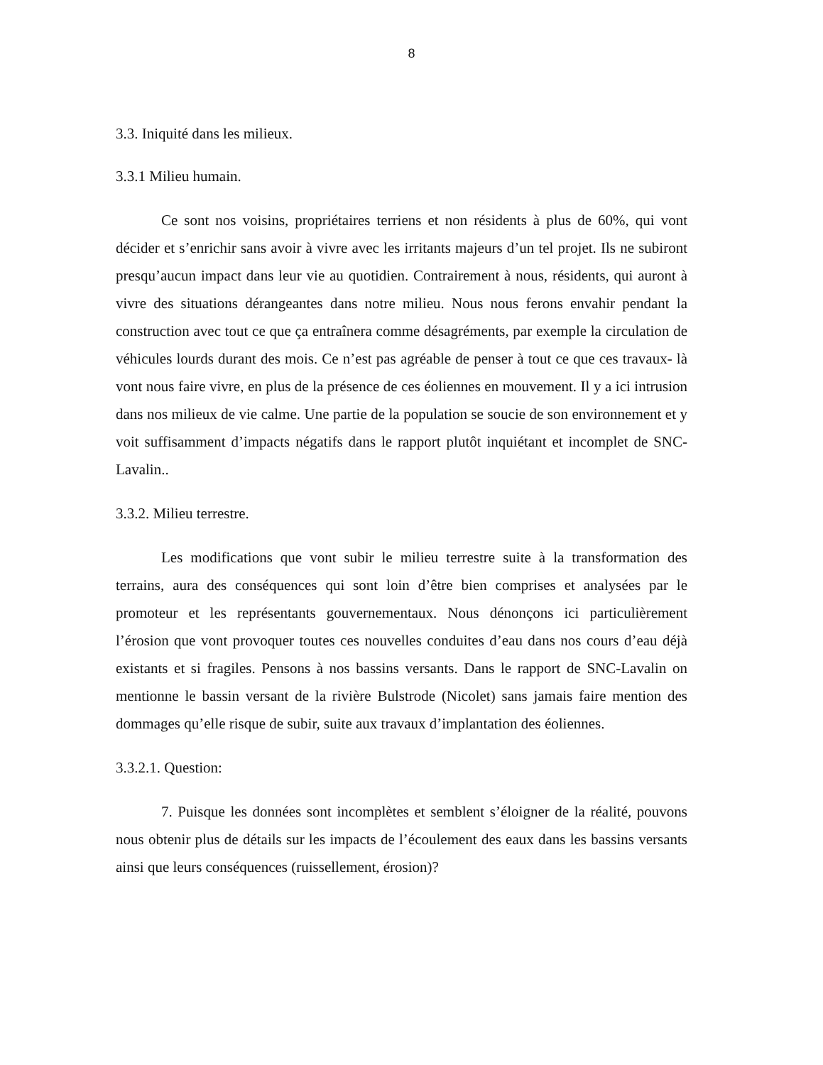8
3.3. Iniquité dans les milieux.
3.3.1 Milieu humain.
Ce sont nos voisins, propriétaires terriens et non résidents à plus de 60%, qui vont décider et s’enrichir sans avoir à vivre avec les irritants majeurs d’un tel projet. Ils ne subiront presqu’aucun impact dans leur vie au quotidien. Contrairement à nous, résidents, qui auront à vivre des situations dérangeantes dans notre milieu. Nous nous ferons envahir pendant la construction avec tout ce que ça entraînera comme désagréments, par exemple la circulation de véhicules lourds durant des mois. Ce n’est pas agréable de penser à tout ce que ces travaux- là vont nous faire vivre, en plus de la présence de ces éoliennes en mouvement. Il y a ici intrusion dans nos milieux de vie calme. Une partie de la population se soucie de son environnement et y voit suffisamment d’impacts négatifs dans le rapport plutôt inquiétant et incomplet de SNC-Lavalin..
3.3.2. Milieu terrestre.
Les modifications que vont subir le milieu terrestre suite à la transformation des terrains, aura des conséquences qui sont loin d’être bien comprises et analysées par le promoteur et les représentants gouvernementaux. Nous dénonçons ici particulièrement l’érosion que vont provoquer toutes ces nouvelles conduites d’eau dans nos cours d’eau déjà existants et si fragiles. Pensons à nos bassins versants. Dans le rapport de SNC-Lavalin on mentionne le bassin versant de la rivière Bulstrode (Nicolet) sans jamais faire mention des dommages qu’elle risque de subir, suite aux travaux d’implantation des éoliennes.
3.3.2.1. Question:
7. Puisque les données sont incomplètes et semblent s’éloigner de la réalité, pouvons nous obtenir plus de détails sur les impacts de l’écoulement des eaux dans les bassins versants ainsi que leurs conséquences (ruissellement, érosion)?